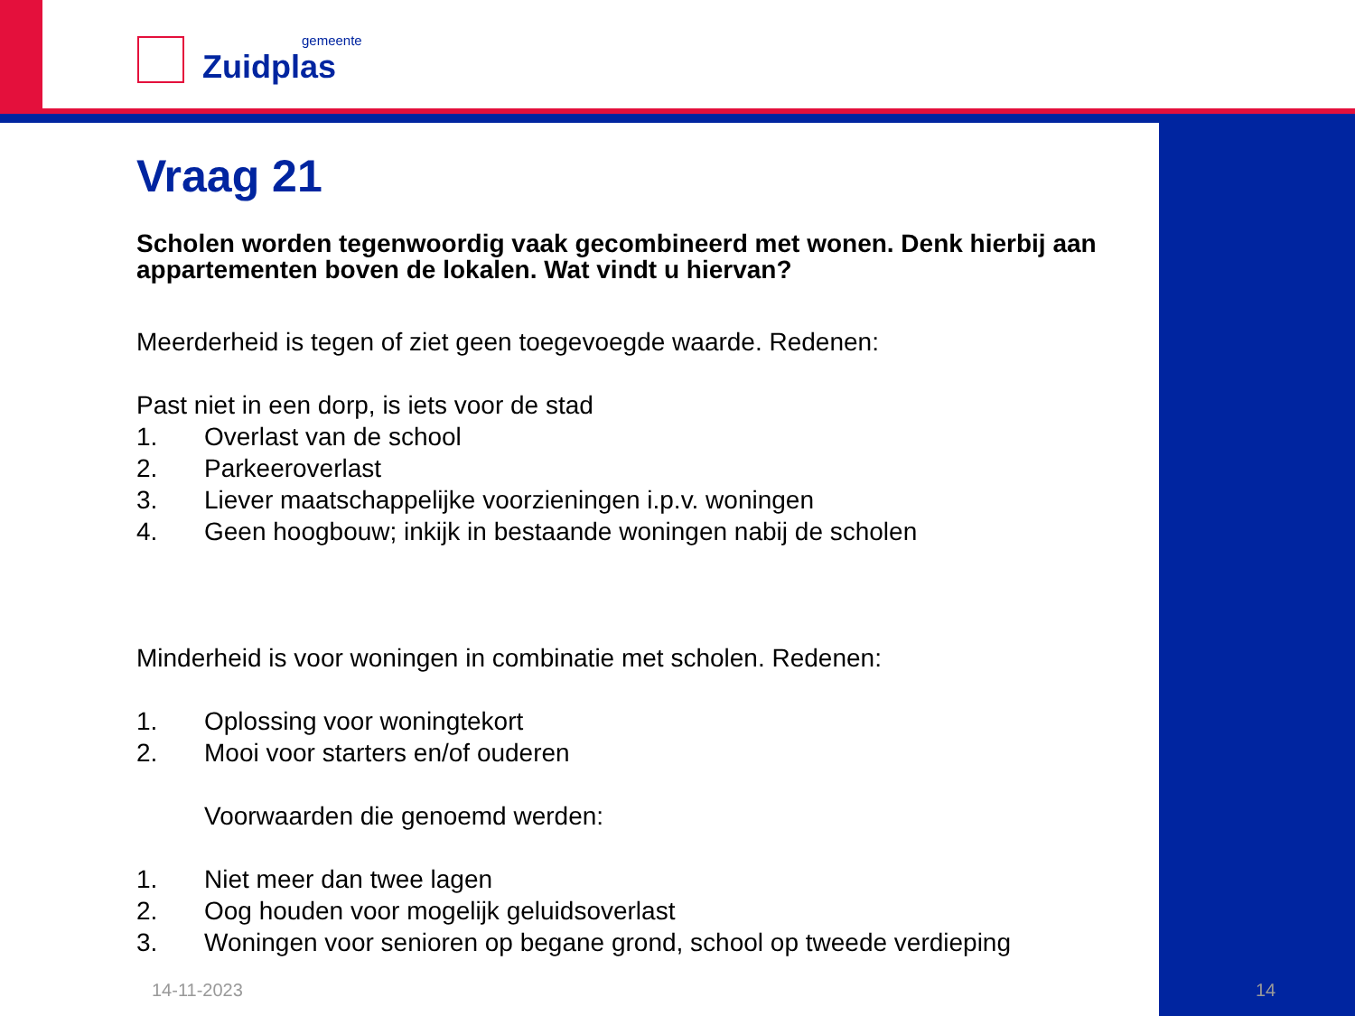gemeente
Zuidplas
Vraag 21
Scholen worden tegenwoordig vaak gecombineerd met wonen. Denk hierbij aan appartementen boven de lokalen. Wat vindt u hiervan?
Meerderheid is tegen of ziet geen toegevoegde waarde. Redenen:
Past niet in een dorp, is iets voor de stad
1. Overlast van de school
2. Parkeeroverlast
3. Liever maatschappelijke voorzieningen i.p.v. woningen
4. Geen hoogbouw; inkijk in bestaande woningen nabij de scholen
Minderheid is voor woningen in combinatie met scholen. Redenen:
1. Oplossing voor woningtekort
2. Mooi voor starters en/of ouderen
Voorwaarden die genoemd werden:
1. Niet meer dan twee lagen
2. Oog houden voor mogelijk geluidsoverlast
3. Woningen voor senioren op begane grond, school op tweede verdieping
14-11-2023 14